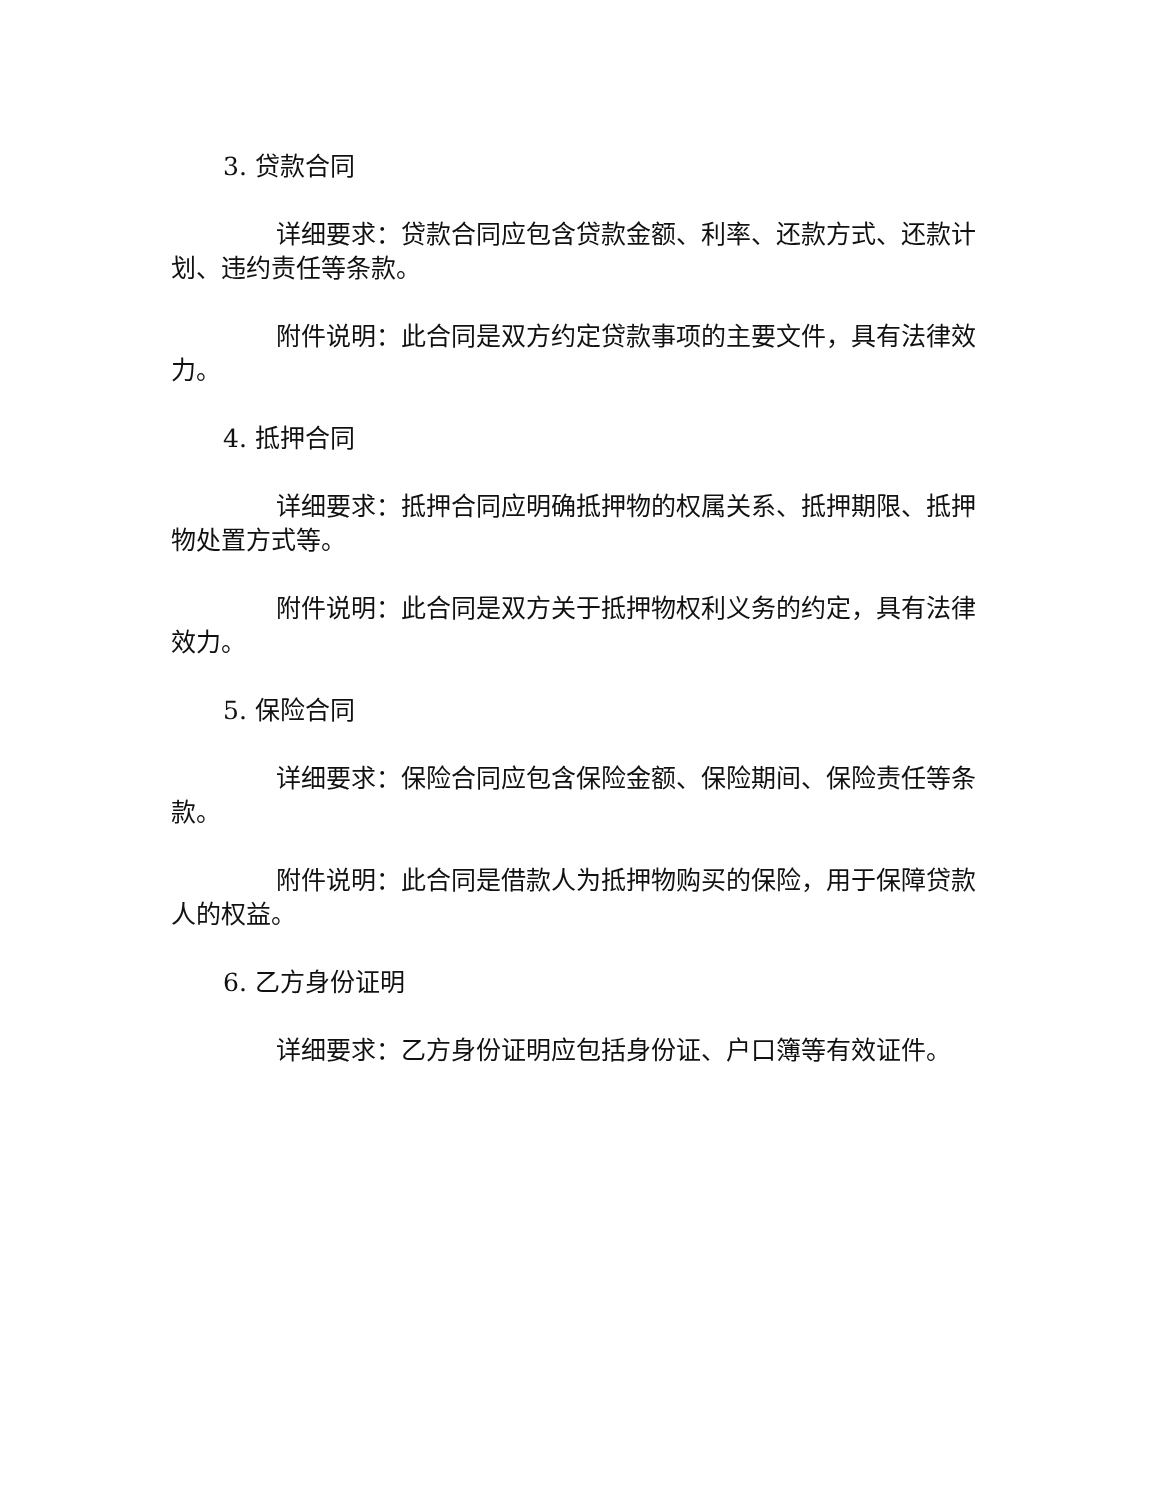3. 贷款合同
详细要求：贷款合同应包含贷款金额、利率、还款方式、还款计划、违约责任等条款。
附件说明：此合同是双方约定贷款事项的主要文件，具有法律效力。
4. 抵押合同
详细要求：抵押合同应明确抵押物的权属关系、抵押期限、抵押物处置方式等。
附件说明：此合同是双方关于抵押物权利义务的约定，具有法律效力。
5. 保险合同
详细要求：保险合同应包含保险金额、保险期间、保险责任等条款。
附件说明：此合同是借款人为抵押物购买的保险，用于保障贷款人的权益。
6. 乙方身份证明
详细要求：乙方身份证明应包括身份证、户口簿等有效证件。